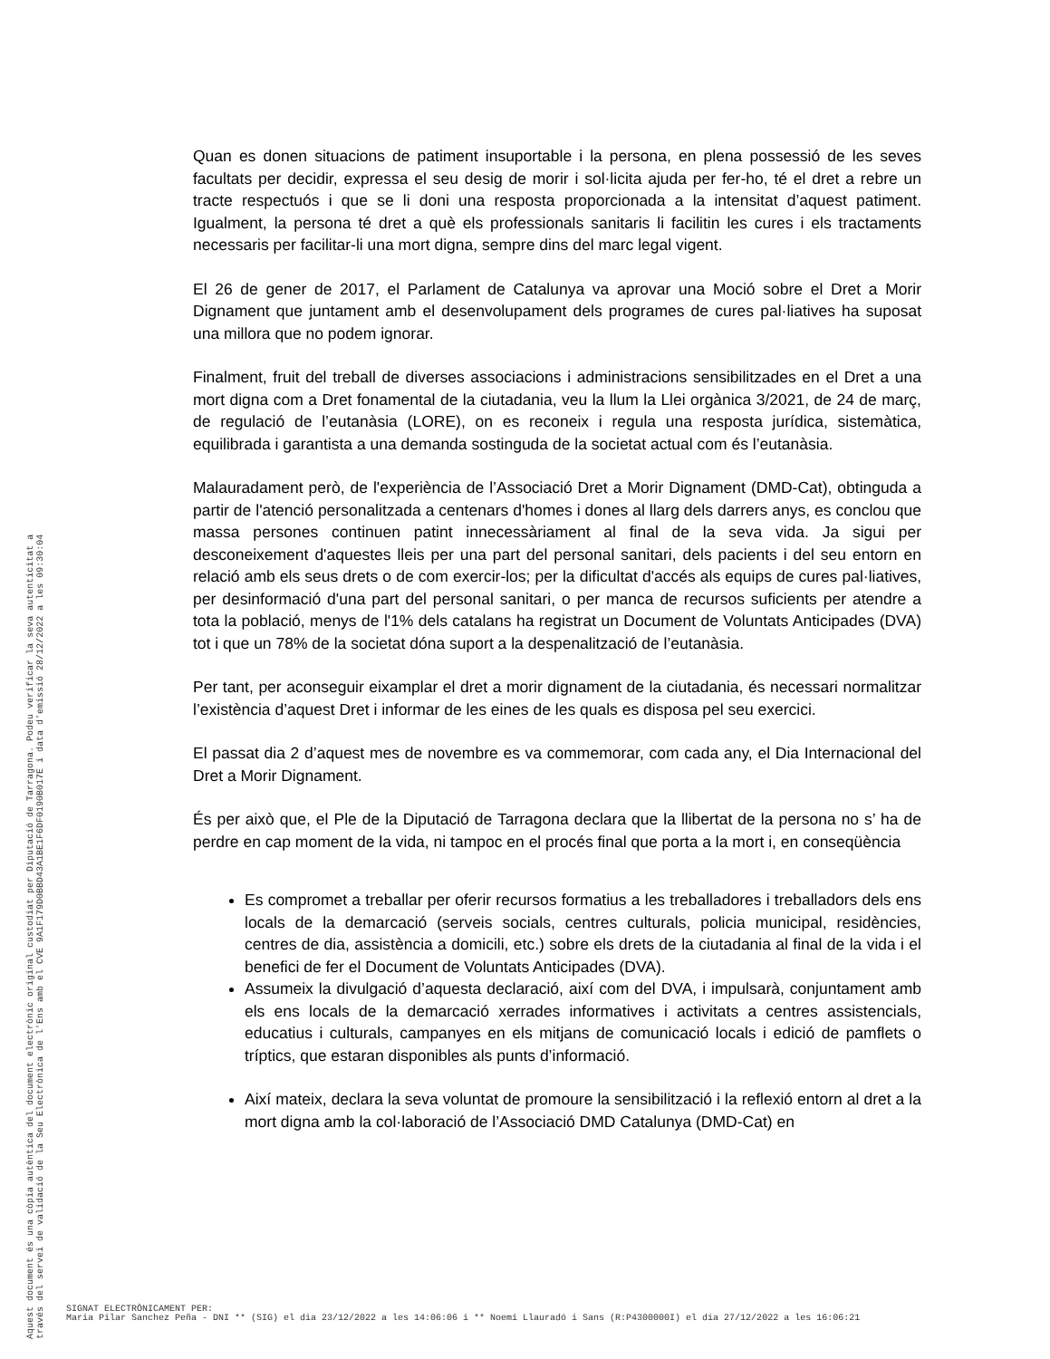Quan es donen situacions de patiment insuportable i la persona, en plena possessió de les seves facultats per decidir, expressa el seu desig de morir i sol·licita ajuda per fer-ho, té el dret a rebre un tracte respectuós i que se li doni una resposta proporcionada a la intensitat d’aquest patiment. Igualment, la persona té dret a què els professionals sanitaris li facilitin les cures i els tractaments necessaris per facilitar-li una mort digna, sempre dins del marc legal vigent.
El 26 de gener de 2017, el Parlament de Catalunya va aprovar una Moció sobre el Dret a Morir Dignament que juntament amb el desenvolupament dels programes de cures pal·liatives ha suposat una millora que no podem ignorar.
Finalment, fruit del treball de diverses associacions i administracions sensibilitzades en el Dret a una mort digna com a Dret fonamental de la ciutadania, veu la llum la Llei orgànica 3/2021, de 24 de març, de regulació de l’eutanàsia (LORE), on es reconeix i regula una resposta jurídica, sistemàtica, equilibrada i garantista a una demanda sostinguda de la societat actual com és l’eutanàsia.
Malauradament però, de l'experiència de l’Associació Dret a Morir Dignament (DMD-Cat), obtinguda a partir de l'atenció personalitzada a centenars d'homes i dones al llarg dels darrers anys, es conclou que massa persones continuen patint innecessàriament al final de la seva vida. Ja sigui per desconeixement d'aquestes lleis per una part del personal sanitari, dels pacients i del seu entorn en relació amb els seus drets o de com exercir-los; per la dificultat d'accés als equips de cures pal·liatives, per desinformació d'una part del personal sanitari, o per manca de recursos suficients per atendre a tota la població, menys de l'1% dels catalans ha registrat un Document de Voluntats Anticipades (DVA) tot i que un 78% de la societat dóna suport a la despenalització de l’eutanàsia.
Per tant, per aconseguir eixamplar el dret a morir dignament de la ciutadania, és necessari normalitzar l’existència d’aquest Dret i informar de les eines de les quals es disposa pel seu exercici.
El passat dia 2 d’aquest mes de novembre es va commemorar, com cada any, el Dia Internacional del Dret a Morir Dignament.
És per això que, el Ple de la Diputació de Tarragona declara que la llibertat de la persona no s’ ha de perdre en cap moment de la vida, ni tampoc en el procés final que porta a la mort i, en conseqüència
Es compromet a treballar per oferir recursos formatius a les treballadores i treballadors dels ens locals de la demarcació (serveis socials, centres culturals, policia municipal, residències, centres de dia, assistència a domicili, etc.) sobre els drets de la ciutadania al final de la vida i el benefici de fer el Document de Voluntats Anticipades (DVA).
Assumeix la divulgació d’aquesta declaració, així com del DVA, i impulsarà, conjuntament amb els ens locals de la demarcació xerrades informatives i activitats a centres assistencials, educatius i culturals, campanyes en els mitjans de comunicació locals i edició de pamflets o tríptics, que estaran disponibles als punts d’informació.
Així mateix, declara la seva voluntat de promoure la sensibilització i la reflexió entorn al dret a la mort digna amb la col·laboració de l’Associació DMD Catalunya (DMD-Cat) en
Aquest document és una còpia autèntica del document electrònic original custodiat per Diputació de Tarragona. Podeu verificar la seva autenticitat a
través del servei de validació de la Seu Electrònica de l'Ens amb el CVE 9A1F179D0BBD43A1BE1F6DF0190B017E i data d'emissió 28/12/2022 a les 09:30:04
SIGNAT ELECTRÒNICAMENT PER:
Maria Pilar Sanchez Peña - DNI ** (SIG) el dia 23/12/2022 a les 14:06:06 i ** Noemí Llauradó i Sans (R:P4300000I) el dia 27/12/2022 a les 16:06:21